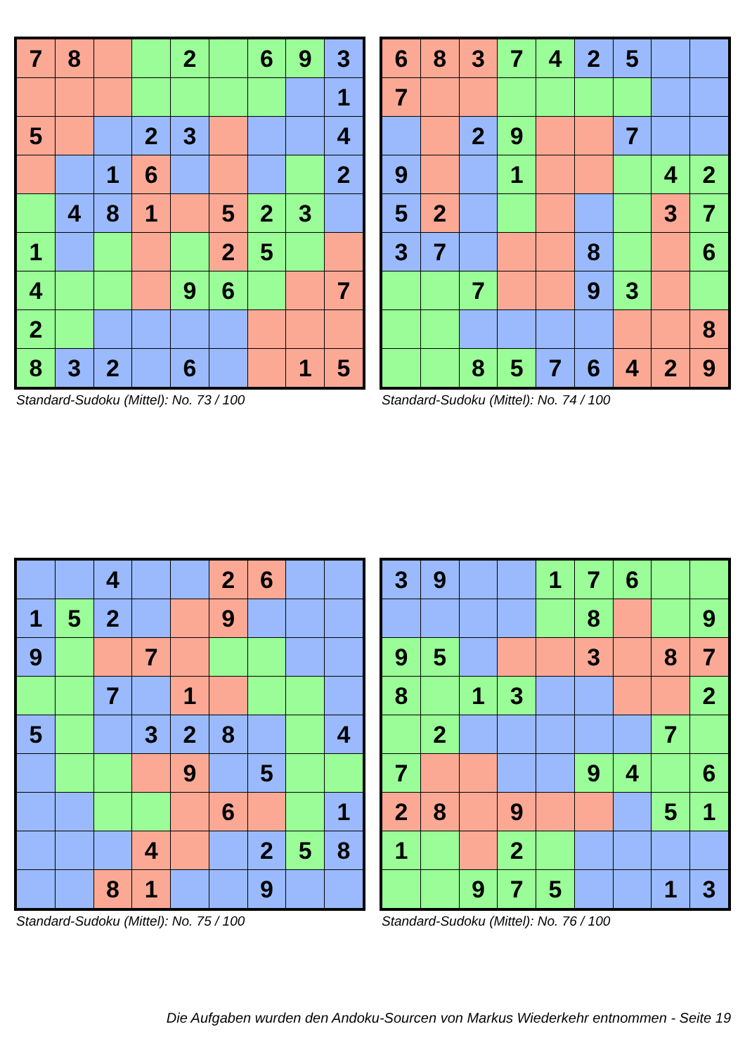| 7 | 8 | | | 2 | | 6 | 9 | 3 |
| | | | | | | | | 1 |
| 5 | | | 2 | 3 | | | | 4 |
| | | 1 | 6 | | | | | 2 |
| | 4 | 8 | 1 | | 5 | 2 | 3 | |
| 1 | | | | | 2 | 5 | | |
| 4 | | | | 9 | 6 | | | 7 |
| 2 | | | | | | | | |
| 8 | 3 | 2 | | 6 | | | 1 | 5 |
Standard-Sudoku (Mittel): No. 73 / 100
| 6 | 8 | 3 | 7 | 4 | 2 | 5 | | |
| 7 | | | | | | | | |
| | | 2 | 9 | | | 7 | | |
| 9 | | | 1 | | | | 4 | 2 |
| 5 | 2 | | | | | | 3 | 7 |
| 3 | 7 | | | | 8 | | | 6 |
| | | 7 | | | 9 | 3 | | |
| | | | | | | | | 8 |
| | | 8 | 5 | 7 | 6 | 4 | 2 | 9 |
Standard-Sudoku (Mittel): No. 74 / 100
| | | 4 | | | 2 | 6 | | |
| 1 | 5 | 2 | | | 9 | | | |
| 9 | | | 7 | | | | | |
| | | 7 | | 1 | | | | |
| 5 | | | 3 | 2 | 8 | | | 4 |
| | | | | 9 | | 5 | | |
| | | | | | 6 | | | 1 |
| | | | 4 | | | 2 | 5 | 8 |
| | | 8 | 1 | | | 9 | | |
Standard-Sudoku (Mittel): No. 75 / 100
| 3 | 9 | | | 1 | 7 | 6 | | |
| | | | | | 8 | | | 9 |
| 9 | 5 | | | | 3 | | 8 | 7 |
| 8 | | 1 | 3 | | | | | 2 |
| | 2 | | | | | | 7 | |
| 7 | | | | | 9 | 4 | | 6 |
| 2 | 8 | | 9 | | | | 5 | 1 |
| 1 | | | 2 | | | | | |
| | | 9 | 7 | 5 | | | 1 | 3 |
Standard-Sudoku (Mittel): No. 76 / 100
Die Aufgaben wurden den Andoku-Sourcen von Markus Wiederkehr entnommen - Seite 19